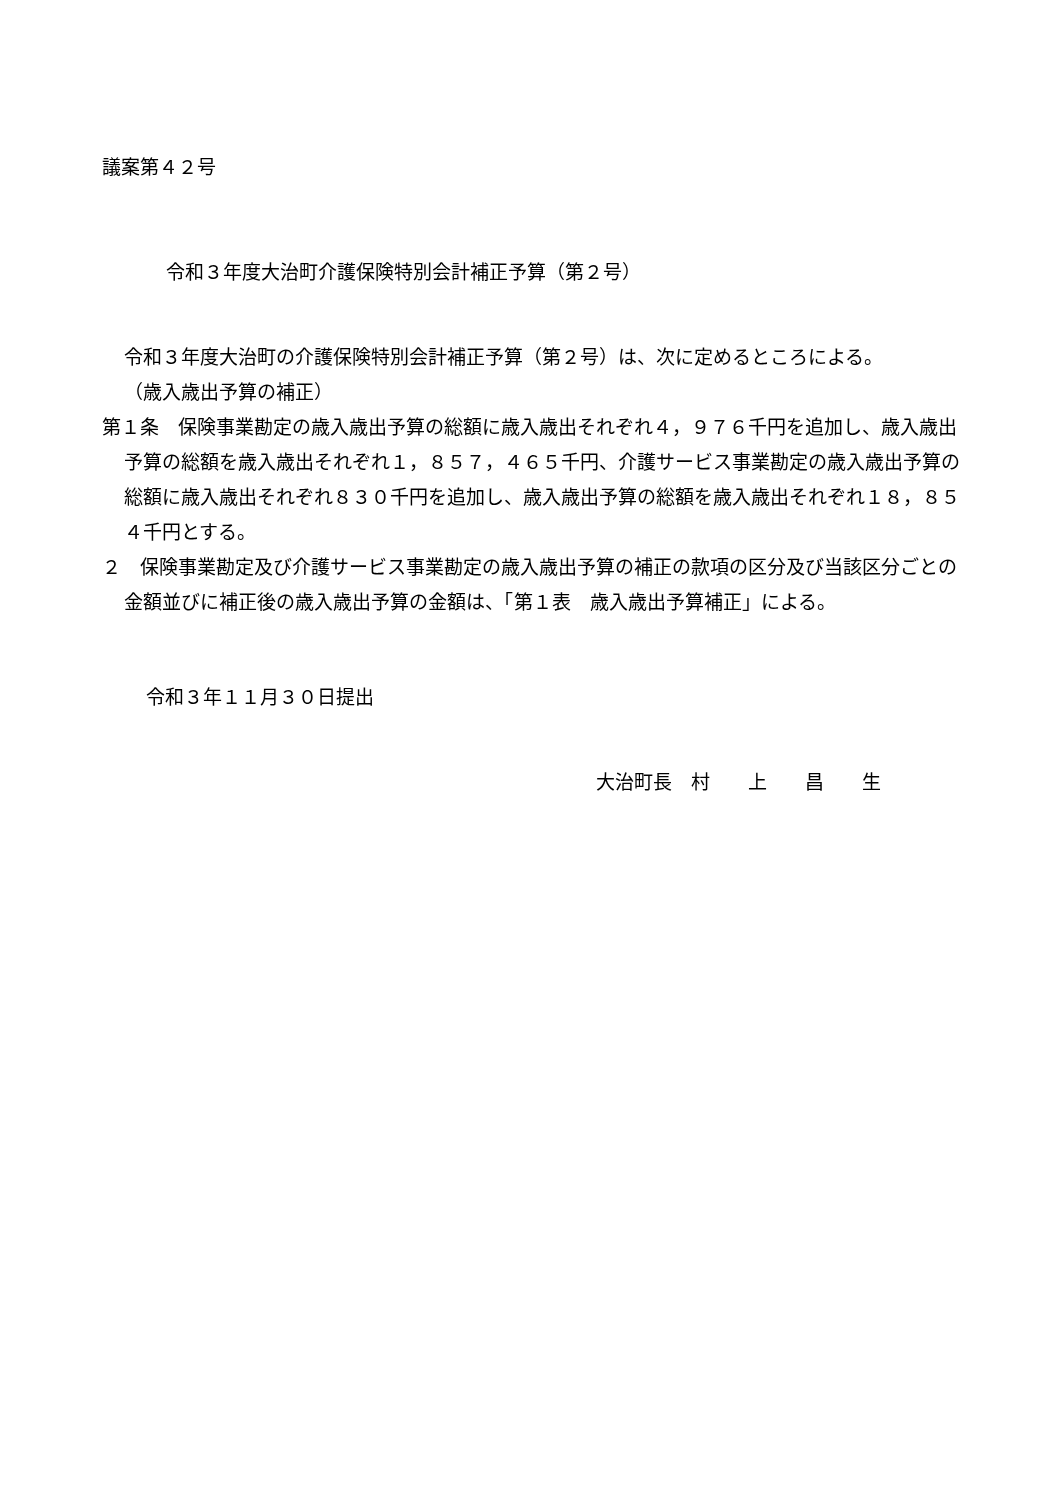議案第４２号
令和３年度大治町介護保険特別会計補正予算（第２号）
令和３年度大治町の介護保険特別会計補正予算（第２号）は、次に定めるところによる。
（歳入歳出予算の補正）
第１条　保険事業勘定の歳入歳出予算の総額に歳入歳出それぞれ４，９７６千円を追加し、歳入歳出予算の総額を歳入歳出それぞれ１，８５７，４６５千円、介護サービス事業勘定の歳入歳出予算の総額に歳入歳出それぞれ８３０千円を追加し、歳入歳出予算の総額を歳入歳出それぞれ１８，８５４千円とする。
２　保険事業勘定及び介護サービス事業勘定の歳入歳出予算の補正の款項の区分及び当該区分ごとの金額並びに補正後の歳入歳出予算の金額は、「第１表　歳入歳出予算補正」による。
令和３年１１月３０日提出
大治町長　村　　上　　昌　　生